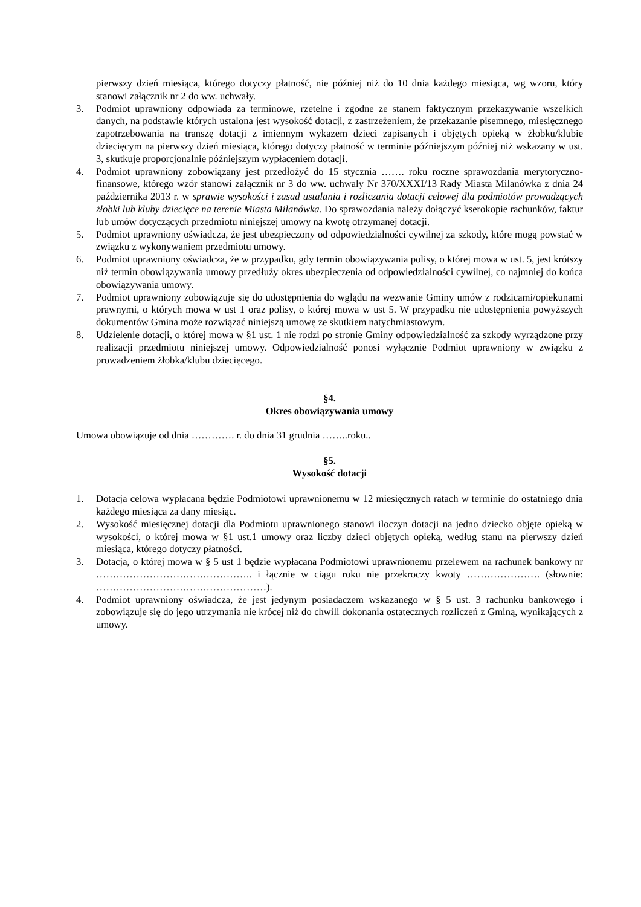pierwszy dzień miesiąca, którego dotyczy płatność, nie później niż do 10 dnia każdego miesiąca, wg wzoru, który stanowi załącznik nr 2 do ww. uchwały.
3. Podmiot uprawniony odpowiada za terminowe, rzetelne i zgodne ze stanem faktycznym przekazywanie wszelkich danych, na podstawie których ustalona jest wysokość dotacji, z zastrzeżeniem, że przekazanie pisemnego, miesięcznego zapotrzebowania na transzę dotacji z imiennym wykazem dzieci zapisanych i objętych opieką w żłobku/klubie dziecięcym na pierwszy dzień miesiąca, którego dotyczy płatność w terminie późniejszym później niż wskazany w ust. 3, skutkuje proporcjonalnie późniejszym wypłaceniem dotacji.
4. Podmiot uprawniony zobowiązany jest przedłożyć do 15 stycznia ……. roku roczne sprawozdania merytoryczno-finansowe, którego wzór stanowi załącznik nr 3 do ww. uchwały Nr 370/XXXI/13 Rady Miasta Milanówka z dnia 24 października 2013 r. w sprawie wysokości i zasad ustalania i rozliczania dotacji celowej dla podmiotów prowadzących żłobki lub kluby dziecięce na terenie Miasta Milanówka. Do sprawozdania należy dołączyć kserokopie rachunków, faktur lub umów dotyczących przedmiotu niniejszej umowy na kwotę otrzymanej dotacji.
5. Podmiot uprawniony oświadcza, że jest ubezpieczony od odpowiedzialności cywilnej za szkody, które mogą powstać w związku z wykonywaniem przedmiotu umowy.
6. Podmiot uprawniony oświadcza, że w przypadku, gdy termin obowiązywania polisy, o której mowa w ust. 5, jest krótszy niż termin obowiązywania umowy przedłuży okres ubezpieczenia od odpowiedzialności cywilnej, co najmniej do końca obowiązywania umowy.
7. Podmiot uprawniony zobowiązuje się do udostępnienia do wglądu na wezwanie Gminy umów z rodzicami/opiekunami prawnymi, o których mowa w ust 1 oraz polisy, o której mowa w ust 5. W przypadku nie udostępnienia powyższych dokumentów Gmina może rozwiązać niniejszą umowę ze skutkiem natychmiastowym.
8. Udzielenie dotacji, o której mowa w §1 ust. 1 nie rodzi po stronie Gminy odpowiedzialność za szkody wyrządzone przy realizacji przedmiotu niniejszej umowy. Odpowiedzialność ponosi wyłącznie Podmiot uprawniony w związku z prowadzeniem żłobka/klubu dziecięcego.
§4.
Okres obowiązywania umowy
Umowa obowiązuje od dnia …………. r. do dnia 31 grudnia ……..roku..
§5.
Wysokość dotacji
1. Dotacja celowa wypłacana będzie Podmiotowi uprawnionemu w 12 miesięcznych ratach w terminie do ostatniego dnia każdego miesiąca za dany miesiąc.
2. Wysokość miesięcznej dotacji dla Podmiotu uprawnionego stanowi iloczyn dotacji na jedno dziecko objęte opieką w wysokości, o której mowa w §1 ust.1 umowy oraz liczby dzieci objętych opieką, według stanu na pierwszy dzień miesiąca, którego dotyczy płatności.
3. Dotacja, o której mowa w § 5 ust 1 będzie wypłacana Podmiotowi uprawnionemu przelewem na rachunek bankowy nr ……………………………………….. i łącznie w ciągu roku nie przekroczy kwoty …………………. (słownie: ……………………………………………).
4. Podmiot uprawniony oświadcza, że jest jedynym posiadaczem wskazanego w § 5 ust. 3 rachunku bankowego i zobowiązuje się do jego utrzymania nie krócej niż do chwili dokonania ostatecznych rozliczeń z Gminą, wynikających z umowy.